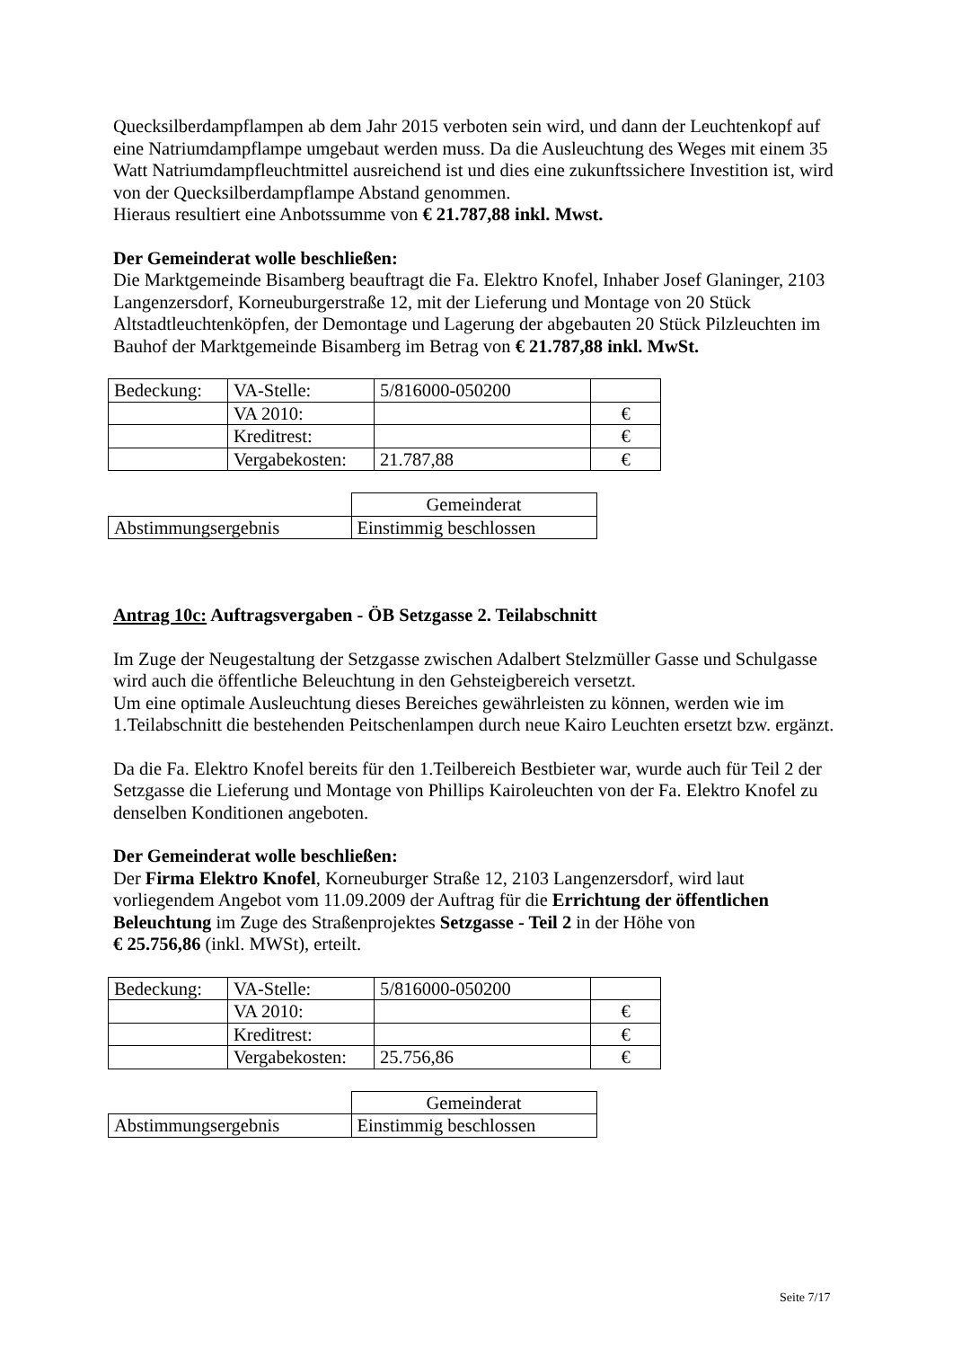Quecksilberdampflampen ab dem Jahr 2015 verboten sein wird, und dann der Leuchtenkopf auf eine Natriumdampflampe umgebaut werden muss. Da die Ausleuchtung des Weges mit einem 35 Watt Natriumdampfleuchtmittel ausreichend ist und dies eine zukunftssichere Investition ist, wird von der Quecksilberdampflampe Abstand genommen.
Hieraus resultiert eine Anbotssumme von € 21.787,88 inkl. Mwst.
Der Gemeinderat wolle beschließen:
Die Marktgemeinde Bisamberg beauftragt die Fa. Elektro Knofel, Inhaber Josef Glaninger, 2103 Langenzersdorf, Korneuburgerstraße 12, mit der Lieferung und Montage von 20 Stück Altstadtleuchtenköpfen, der Demontage und Lagerung der abgebauten 20 Stück Pilzleuchten im Bauhof der Marktgemeinde Bisamberg im Betrag von € 21.787,88 inkl. MwSt.
| Bedeckung: | VA-Stelle: | 5/816000-050200 | |
| | VA 2010: | | € |
| | Kreditrest: | | € |
| | Vergabekosten: | 21.787,88 | € |
| | Gemeinderat |
| Abstimmungsergebnis | Einstimmig beschlossen |
Antrag 10c: Auftragsvergaben - ÖB Setzgasse 2. Teilabschnitt
Im Zuge der Neugestaltung der Setzgasse zwischen Adalbert Stelzmüller Gasse und Schulgasse wird auch die öffentliche Beleuchtung in den Gehsteigbereich versetzt.
Um eine optimale Ausleuchtung dieses Bereiches gewährleisten zu können, werden wie im 1.Teilabschnitt die bestehenden Peitschenlampen durch neue Kairo Leuchten ersetzt bzw. ergänzt.
Da die Fa. Elektro Knofel bereits für den 1.Teilbereich Bestbieter war, wurde auch für Teil 2 der Setzgasse die Lieferung und Montage von Phillips Kairoleuchten von der Fa. Elektro Knofel zu denselben Konditionen angeboten.
Der Gemeinderat wolle beschließen:
Der Firma Elektro Knofel, Korneuburger Straße 12, 2103 Langenzersdorf, wird laut vorliegendem Angebot vom 11.09.2009 der Auftrag für die Errichtung der öffentlichen Beleuchtung im Zuge des Straßenprojektes Setzgasse - Teil 2 in der Höhe von
€ 25.756,86 (inkl. MWSt), erteilt.
| Bedeckung: | VA-Stelle: | 5/816000-050200 | |
| | VA 2010: | | € |
| | Kreditrest: | | € |
| | Vergabekosten: | 25.756,86 | € |
| | Gemeinderat |
| Abstimmungsergebnis | Einstimmig beschlossen |
Seite 7/17